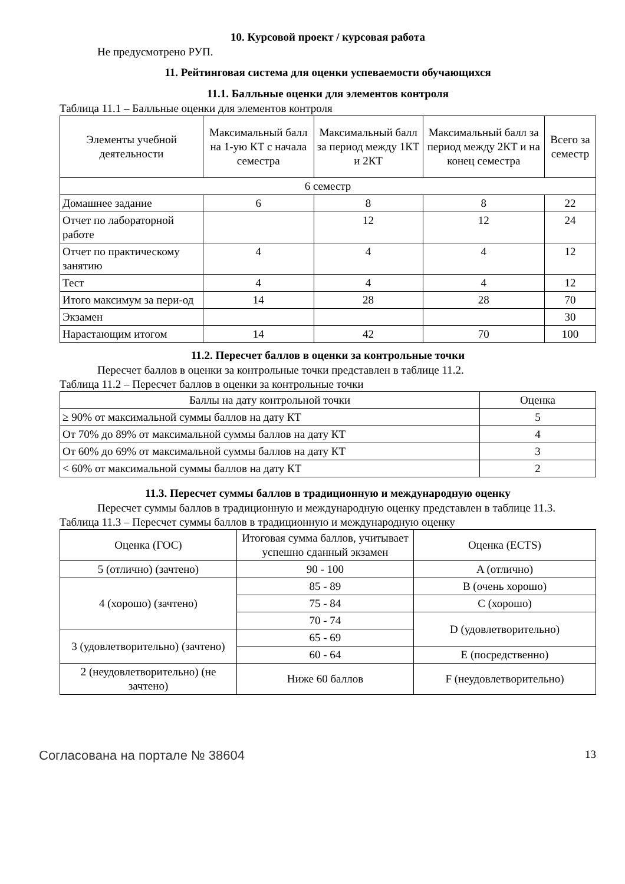10. Курсовой проект / курсовая работа
Не предусмотрено РУП.
11. Рейтинговая система для оценки успеваемости обучающихся
11.1. Балльные оценки для элементов контроля
Таблица 11.1 – Балльные оценки для элементов контроля
| Элементы учебной деятельности | Максимальный балл на 1-ую КТ с начала семестра | Максимальный балл за период между 1КТ и 2КТ | Максимальный балл за период между 2КТ и на конец семестра | Всего за семестр |
| --- | --- | --- | --- | --- |
| 6 семестр | | | | |
| Домашнее задание | 6 | 8 | 8 | 22 |
| Отчет по лабораторной работе | | 12 | 12 | 24 |
| Отчет по практическому занятию | 4 | 4 | 4 | 12 |
| Тест | 4 | 4 | 4 | 12 |
| Итого максимум за пери-од | 14 | 28 | 28 | 70 |
| Экзамен | | | | 30 |
| Нарастающим итогом | 14 | 42 | 70 | 100 |
11.2. Пересчет баллов в оценки за контрольные точки
Пересчет баллов в оценки за контрольные точки представлен в таблице 11.2.
Таблица 11.2 – Пересчет баллов в оценки за контрольные точки
| Баллы на дату контрольной точки | Оценка |
| --- | --- |
| ≥ 90% от максимальной суммы баллов на дату КТ | 5 |
| От 70% до 89% от максимальной суммы баллов на дату КТ | 4 |
| От 60% до 69% от максимальной суммы баллов на дату КТ | 3 |
| < 60% от максимальной суммы баллов на дату КТ | 2 |
11.3. Пересчет суммы баллов в традиционную и международную оценку
Пересчет суммы баллов в традиционную и международную оценку представлен в таблице 11.3.
Таблица 11.3 – Пересчет суммы баллов в традиционную и международную оценку
| Оценка (ГОС) | Итоговая сумма баллов, учитывает успешно сданный экзамен | Оценка (ECTS) |
| --- | --- | --- |
| 5 (отлично) (зачтено) | 90 - 100 | A (отлично) |
| 4 (хорошо) (зачтено) | 85 - 89 | B (очень хорошо) |
| | 75 - 84 | C (хорошо) |
| | 70 - 74 | D (удовлетворительно) |
| 3 (удовлетворительно) (зачтено) | 65 - 69 | |
| | 60 - 64 | E (посредственно) |
| 2 (неудовлетворительно) (не зачтено) | Ниже 60 баллов | F (неудовлетворительно) |
Согласована на портале № 38604 13